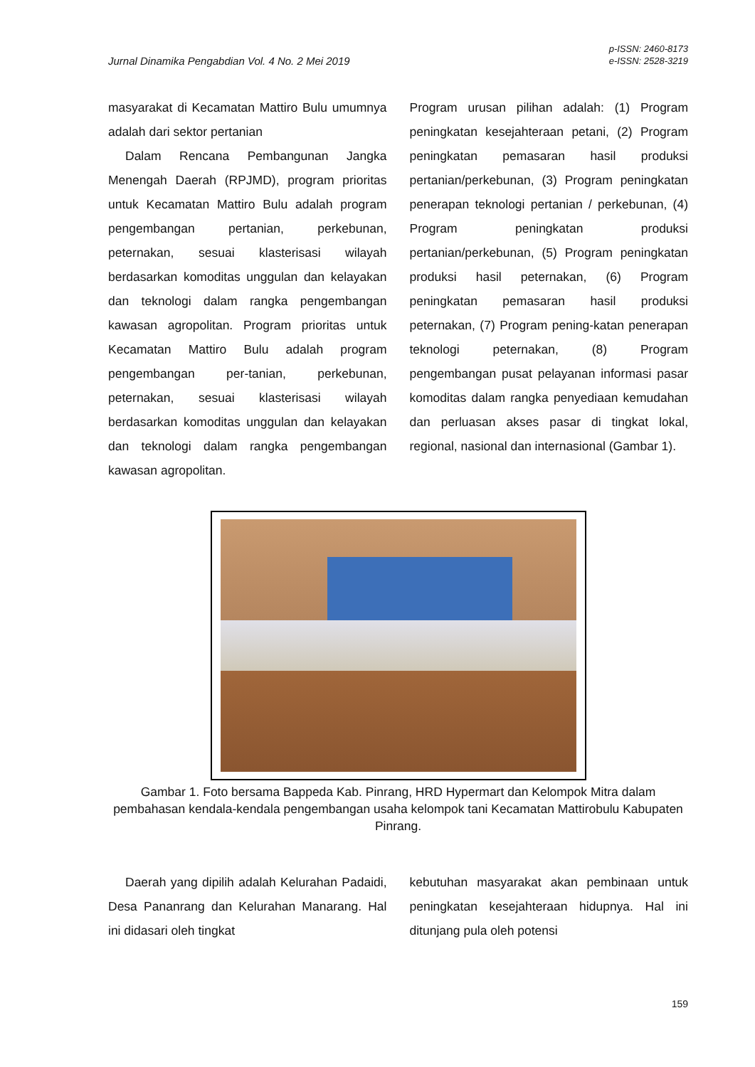Jurnal Dinamika Pengabdian Vol. 4 No. 2 Mei 2019
p-ISSN: 2460-8173
e-ISSN: 2528-3219
masyarakat di Kecamatan Mattiro Bulu umumnya adalah dari sektor pertanian
Dalam Rencana Pembangunan Jangka Menengah Daerah (RPJMD), program prioritas untuk Kecamatan Mattiro Bulu adalah program pengembangan pertanian, perkebunan, peternakan, sesuai klasterisasi wilayah berdasarkan komoditas unggulan dan kelayakan dan teknologi dalam rangka pengembangan kawasan agropolitan. Program prioritas untuk Kecamatan Mattiro Bulu adalah program pengembangan per-tanian, perkebunan, peternakan, sesuai klasterisasi wilayah berdasarkan komoditas unggulan dan kelayakan dan teknologi dalam rangka pengembangan kawasan agropolitan.
Program urusan pilihan adalah: (1) Program peningkatan kesejahteraan petani, (2) Program peningkatan pemasaran hasil produksi pertanian/perkebunan, (3) Program peningkatan penerapan teknologi pertanian / perkebunan, (4) Program peningkatan produksi pertanian/perkebunan, (5) Program peningkatan produksi hasil peternakan, (6) Program peningkatan pemasaran hasil produksi peternakan, (7) Program pening-katan penerapan teknologi peternakan, (8) Program pengembangan pusat pelayanan informasi pasar komoditas dalam rangka penyediaan kemudahan dan perluasan akses pasar di tingkat lokal, regional, nasional dan internasional (Gambar 1).
Gambar 1. Foto bersama Bappeda Kab. Pinrang, HRD Hypermart dan Kelompok Mitra dalam pembahasan kendala-kendala pengembangan usaha kelompok tani Kecamatan Mattirobulu Kabupaten Pinrang.
Daerah yang dipilih adalah Kelurahan Padaidi, Desa Pananrang dan Kelurahan Manarang. Hal ini didasari oleh tingkat
kebutuhan masyarakat akan pembinaan untuk peningkatan kesejahteraan hidupnya. Hal ini ditunjang pula oleh potensi
159